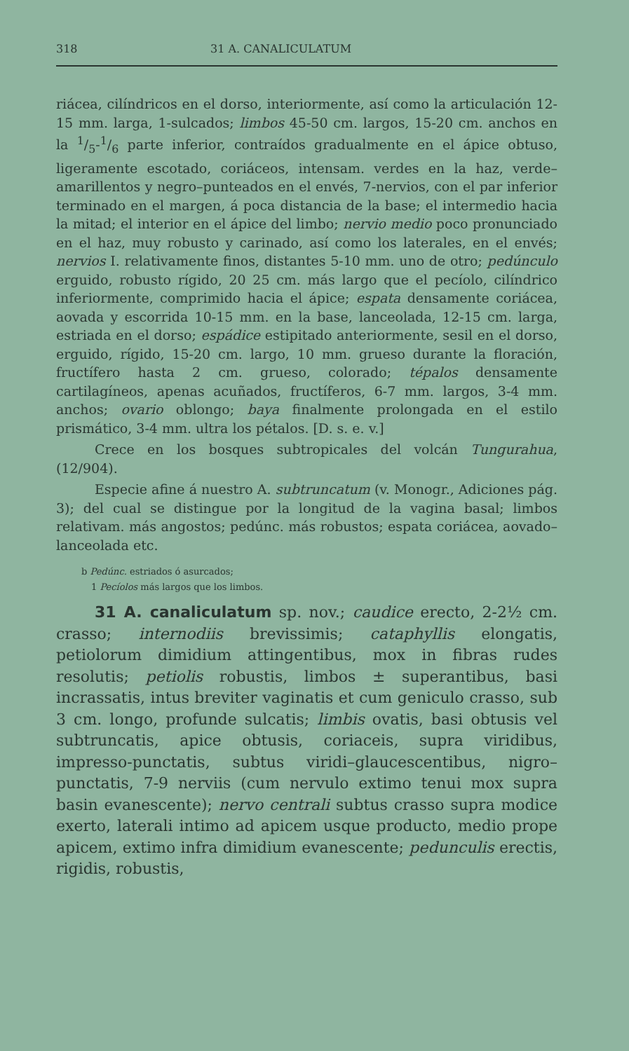318 31 A. CANALICULATUM
riácea, cilíndricos en el dorso, interiormente, así como la articulación 12-15 mm. larga, 1-sulcados; limbos 45-50 cm. largos, 15-20 cm. anchos en la 1/5-1/6 parte inferior, contraídos gradualmente en el ápice obtuso, ligeramente escotado, coriáceos, intensam. verdes en la haz, verde–amarillentos y negro–punteados en el envés, 7-nervios, con el par inferior terminado en el margen, á poca distancia de la base; el intermedio hacia la mitad; el interior en el ápice del limbo; nervio medio poco pronunciado en el haz, muy robusto y carinado, así como los laterales, en el envés; nervios I. relativamente finos, distantes 5-10 mm. uno de otro; pedúnculo erguido, robusto rígido, 20 25 cm. más largo que el pecíolo, cilíndrico inferiormente, comprimido hacia el ápice; espata densamente coriácea, aovada y escorrida 10-15 mm. en la base, lanceolada, 12-15 cm. larga, estriada en el dorso; espádice estipitado anteriormente, sesil en el dorso, erguido, rígido, 15-20 cm. largo, 10 mm. grueso durante la floración, fructífero hasta 2 cm. grueso, colorado; tépalos densamente cartilagíneos, apenas acuñados, fructíferos, 6-7 mm. largos, 3-4 mm. anchos; ovario oblongo; baya finalmente prolongada en el estilo prismático, 3-4 mm. ultra los pétalos. [D. s. e. v.]
Crece en los bosques subtropicales del volcán Tungurahua, (12/904).
Especie afine á nuestro A. subtruncatum (v. Monogr., Adiciones pág. 3); del cual se distingue por la longitud de la vagina basal; limbos relativam. más angostos; pedúnc. más robustos; espata coriácea, aovado–lanceolada etc.
b Pedúnc. estriados ó asurcados;
1 Pecíolos más largos que los limbos.
31 A. canaliculatum sp. nov.; caudice erecto, 2-2½ cm. crasso; internodiis brevissimis; cataphyllis elongatis, petiolorum dimidium attingentibus, mox in fibras rudes resolutis; petiolis robustis, limbos ± superantibus, basi incrassatis, intus breviter vaginatis et cum geniculo crasso, sub 3 cm. longo, profunde sulcatis; limbis ovatis, basi obtusis vel subtruncatis, apice obtusis, coriaceis, supra viridibus, impresso-punctatis, subtus viridi–glaucescentibus, nigro–punctatis, 7-9 nerviis (cum nervulo extimo tenui mox supra basin evanescente); nervo centrali subtus crasso supra modice exerto, laterali intimo ad apicem usque producto, medio prope apicem, extimo infra dimidium evanescente; pedunculis erectis, rigidis, robustis,